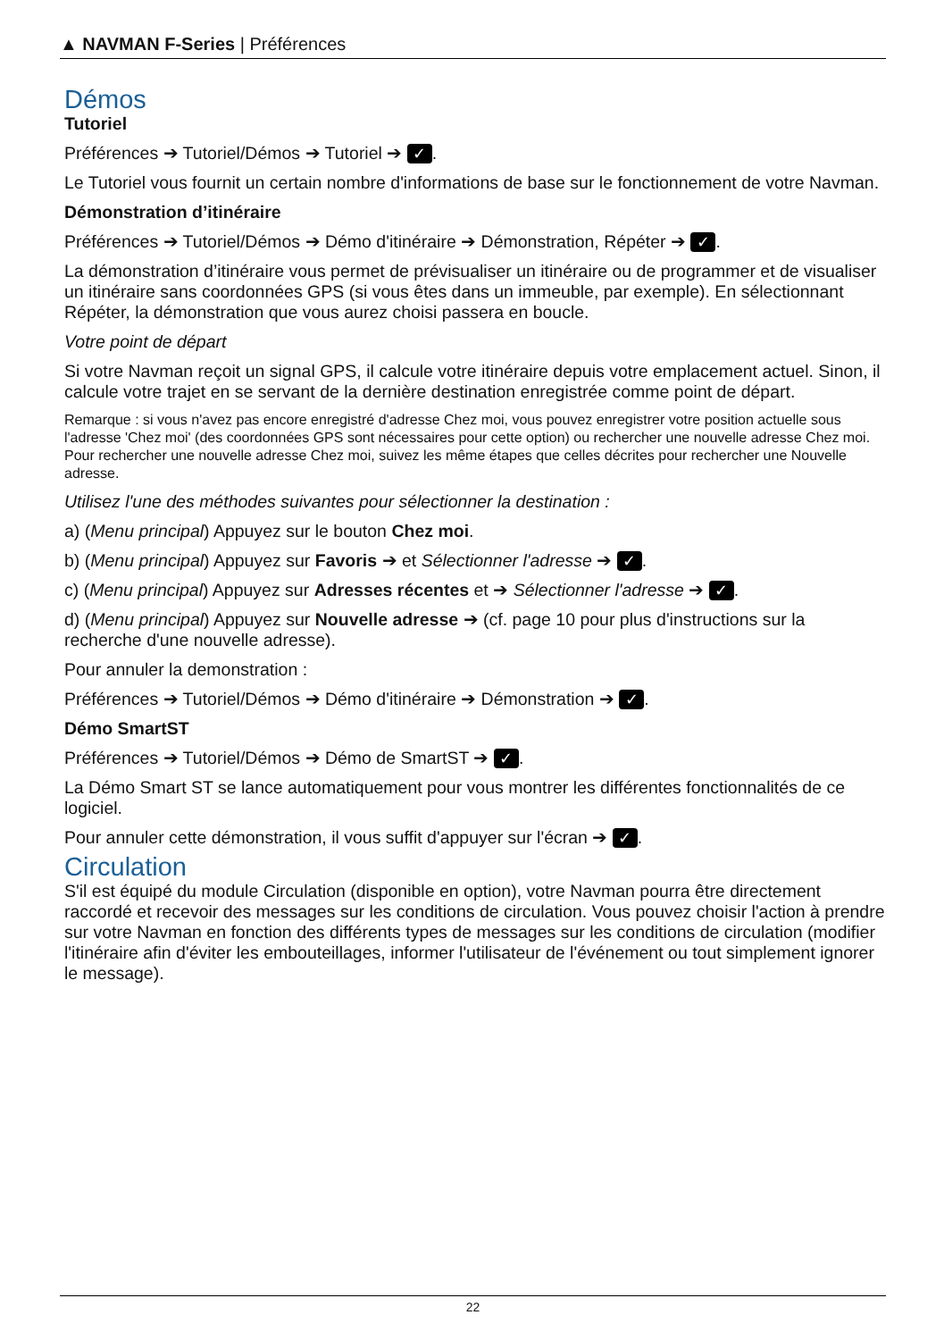▲ NAVMAN F-Series | Préférences
Démos
Tutoriel
Préférences ➔ Tutoriel/Démos ➔ Tutoriel ➔ ✓.
Le Tutoriel vous fournit un certain nombre d'informations de base sur le fonctionnement de votre Navman.
Démonstration d’itinéraire
Préférences ➔ Tutoriel/Démos ➔ Démo d'itinéraire ➔ Démonstration, Répéter ➔ ✓.
La démonstration d’itinéraire vous permet de prévisualiser un itinéraire ou de programmer et de visualiser un itinéraire sans coordonnées GPS (si vous êtes dans un immeuble, par exemple). En sélectionnant Répéter, la démonstration que vous aurez choisi passera en boucle.
Votre point de départ
Si votre Navman reçoit un signal GPS, il calcule votre itinéraire depuis votre emplacement actuel. Sinon, il calcule votre trajet en se servant de la dernière destination enregistrée comme point de départ.
Remarque : si vous n'avez pas encore enregistré d'adresse Chez moi, vous pouvez enregistrer votre position actuelle sous l'adresse 'Chez moi' (des coordonnées GPS sont nécessaires pour cette option) ou rechercher une nouvelle adresse Chez moi. Pour rechercher une nouvelle adresse Chez moi, suivez les même étapes que celles décrites pour rechercher une Nouvelle adresse.
Utilisez l'une des méthodes suivantes pour sélectionner la destination :
a) (Menu principal) Appuyez sur le bouton Chez moi.
b) (Menu principal) Appuyez sur Favoris ➔ et Sélectionner l'adresse ➔ ✓.
c) (Menu principal) Appuyez sur Adresses récentes et ➔ Sélectionner l'adresse ➔ ✓.
d) (Menu principal) Appuyez sur Nouvelle adresse ➔ (cf. page 10 pour plus d'instructions sur la recherche d'une nouvelle adresse).
Pour annuler la demonstration :
Préférences ➔ Tutoriel/Démos ➔ Démo d'itinéraire ➔ Démonstration ➔ ✓.
Démo SmartST
Préférences ➔ Tutoriel/Démos ➔ Démo de SmartST ➔ ✓.
La Démo Smart ST se lance automatiquement pour vous montrer les différentes fonctionnalités de ce logiciel.
Pour annuler cette démonstration, il vous suffit d'appuyer sur l'écran ➔ ✓.
Circulation
S'il est équipé du module Circulation (disponible en option), votre Navman pourra être directement raccordé et recevoir des messages sur les conditions de circulation. Vous pouvez choisir l'action à prendre sur votre Navman en fonction des différents types de messages sur les conditions de circulation (modifier l'itinéraire afin d'éviter les embouteillages, informer l'utilisateur de l'événement ou tout simplement ignorer le message).
22